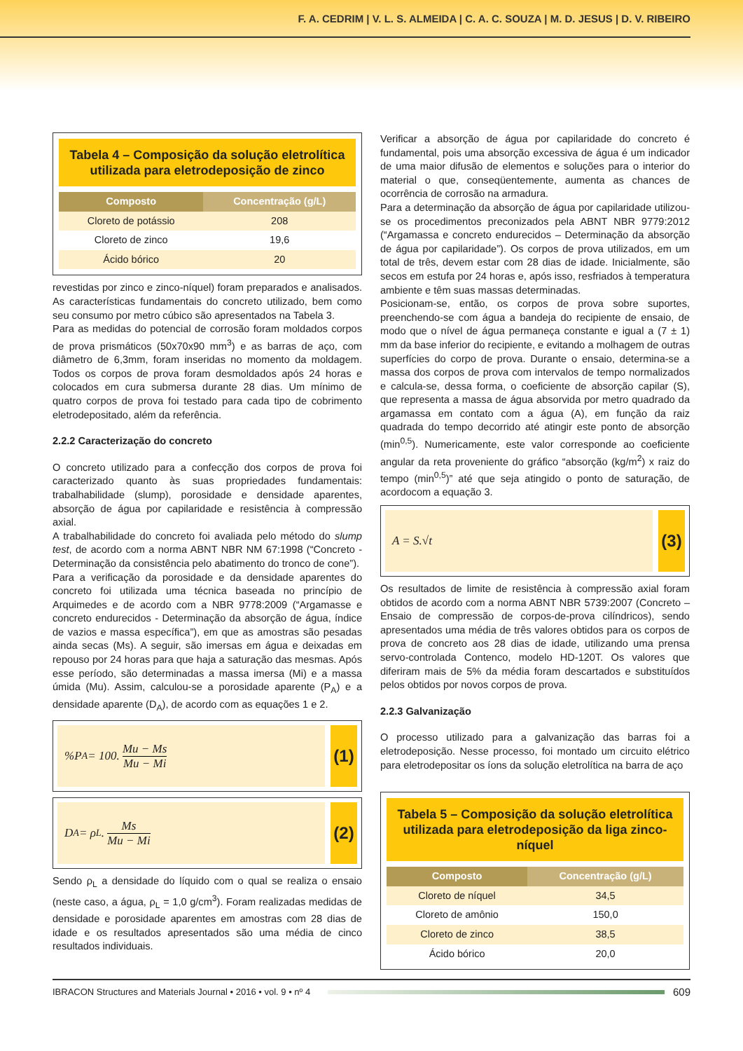F. A. CEDRIM | V. L. S. ALMEIDA | C. A. C. SOUZA | M. D. JESUS | D. V. RIBEIRO
Tabela 4 – Composição da solução eletrolítica utilizada para eletrodeposição de zinco
| Composto | Concentração (g/L) |
| --- | --- |
| Cloreto de potássio | 208 |
| Cloreto de zinco | 19,6 |
| Ácido bórico | 20 |
revestidas por zinco e zinco-níquel) foram preparados e analisados. As características fundamentais do concreto utilizado, bem como seu consumo por metro cúbico são apresentados na Tabela 3.
Para as medidas do potencial de corrosão foram moldados corpos de prova prismáticos (50x70x90 mm<sup>3</sup>) e as barras de aço, com diâmetro de 6,3mm, foram inseridas no momento da moldagem. Todos os corpos de prova foram desmoldados após 24 horas e colocados em cura submersa durante 28 dias. Um mínimo de quatro corpos de prova foi testado para cada tipo de cobrimento eletrodepositado, além da referência.
2.2.2 Caracterização do concreto
O concreto utilizado para a confecção dos corpos de prova foi caracterizado quanto às suas propriedades fundamentais: trabalhabilidade (slump), porosidade e densidade aparentes, absorção de água por capilaridade e resistência à compressão axial.
A trabalhabilidade do concreto foi avaliada pelo método do slump test, de acordo com a norma ABNT NBR NM 67:1998 (“Concreto - Determinação da consistência pelo abatimento do tronco de cone”).
Para a verificação da porosidade e da densidade aparentes do concreto foi utilizada uma técnica baseada no princípio de Arquimedes e de acordo com a NBR 9778:2009 (“Argamasse e concreto endurecidos - Determinação da absorção de água, índice de vazios e massa específica”), em que as amostras são pesadas ainda secas (Ms). A seguir, são imersas em água e deixadas em repouso por 24 horas para que haja a saturação das mesmas. Após esse período, são determinadas a massa imersa (Mi) e a massa úmida (Mu). Assim, calculou-se a porosidade aparente (P<sub>A</sub>) e a densidade aparente (D<sub>A</sub>), de acordo com as equações 1 e 2.
%P<sub>A</sub> = 100. Mu − Ms Mu − Mi
(1)
D<sub>A</sub> = ρ<sub>L</sub> . Ms Mu − Mi
(2)
Sendo ρ<sub>L</sub> a densidade do líquido com o qual se realiza o ensaio (neste caso, a água, ρ<sub>L</sub> = 1,0 g/cm<sup>3</sup>). Foram realizadas medidas de densidade e porosidade aparentes em amostras com 28 dias de idade e os resultados apresentados são uma média de cinco resultados individuais.
Verificar a absorção de água por capilaridade do concreto é fundamental, pois uma absorção excessiva de água é um indicador de uma maior difusão de elementos e soluções para o interior do material o que, conseqüentemente, aumenta as chances de ocorrência de corrosão na armadura.
Para a determinação da absorção de água por capilaridade utilizou-se os procedimentos preconizados pela ABNT NBR 9779:2012 (“Argamassa e concreto endurecidos – Determinação da absorção de água por capilaridade”). Os corpos de prova utilizados, em um total de três, devem estar com 28 dias de idade. Inicialmente, são secos em estufa por 24 horas e, após isso, resfriados à temperatura ambiente e têm suas massas determinadas.
Posicionam-se, então, os corpos de prova sobre suportes, preenchendo-se com água a bandeja do recipiente de ensaio, de modo que o nível de água permaneça constante e igual a (7 ± 1) mm da base inferior do recipiente, e evitando a molhagem de outras superfícies do corpo de prova. Durante o ensaio, determina-se a massa dos corpos de prova com intervalos de tempo normalizados e calcula-se, dessa forma, o coeficiente de absorção capilar (S), que representa a massa de água absorvida por metro quadrado da argamassa em contato com a água (A), em função da raiz quadrada do tempo decorrido até atingir este ponto de absorção (min<sup>0,5</sup>). Numericamente, este valor corresponde ao coeficiente angular da reta proveniente do gráfico “absorção (kg/m<sup>2</sup>) x raiz do tempo (min<sup>0,5</sup>)” até que seja atingido o ponto de saturação, de acordocom a equação 3.
A = S.√t
(3)
Os resultados de limite de resistência à compressão axial foram obtidos de acordo com a norma ABNT NBR 5739:2007 (Concreto – Ensaio de compressão de corpos-de-prova cilíndricos), sendo apresentados uma média de três valores obtidos para os corpos de prova de concreto aos 28 dias de idade, utilizando uma prensa servo-controlada Contenco, modelo HD-120T. Os valores que diferiram mais de 5% da média foram descartados e substituídos pelos obtidos por novos corpos de prova.
2.2.3 Galvanização
O processo utilizado para a galvanização das barras foi a eletrodeposição. Nesse processo, foi montado um circuito elétrico para eletrodepositar os íons da solução eletrolítica na barra de aço
Tabela 5 – Composição da solução eletrolítica utilizada para eletrodeposição da liga zinco-níquel
| Composto | Concentração (g/L) |
| --- | --- |
| Cloreto de níquel | 34,5 |
| Cloreto de amônio | 150,0 |
| Cloreto de zinco | 38,5 |
| Ácido bórico | 20,0 |
IBRACON Structures and Materials Journal • 2016 • vol. 9 • nº 4
609